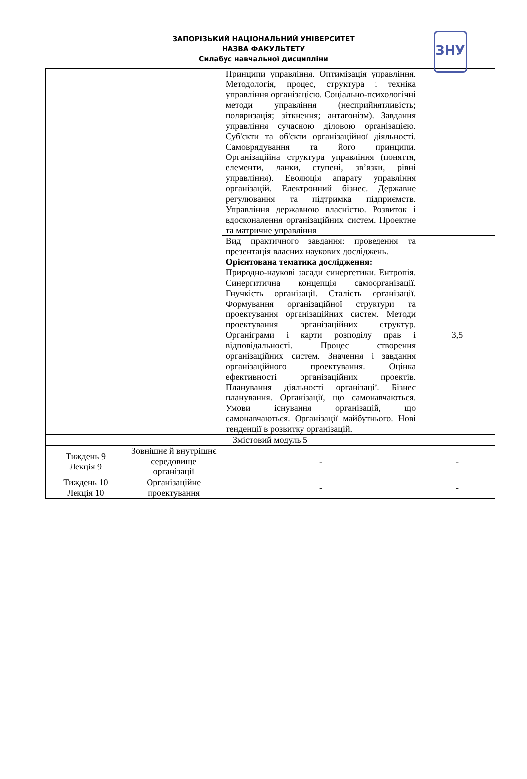ЗАПОРІЗЬКИЙ НАЦІОНАЛЬНИЙ УНІВЕРСИТЕТ
НАЗВА ФАКУЛЬТЕТУ
Силабус навчальної дисципліни
ЗНУ
| | | Принципи управління. Оптимізація управління. Методологія, процес, структура і техніка управління організацією. Соціально-психологічні методи управління (несприйнятливість; поляризація; зіткнення; антагонізм). Завдання управління сучасною діловою організацією. Суб'єкти та об'єкти організаційної діяльності. Самоврядування та його принципи. Організаційна структура управління (поняття, елементи, ланки, ступені, зв’язки, рівні управління). Еволюція апарату управління організацій. Електронний бізнес. Державне регулювання та підтримка підприємств. Управління державною власністю. Розвиток і вдосконалення організаційних систем. Проектне та матричне управління | |
| | | Вид практичного завдання: проведення та презентація власних наукових досліджень. Орієнтована тематика дослідження: Природно-наукові засади синергетики. Ентропія. Синергитична концепція самоорганізації. Гнучкість організації. Сталість організації. Формування організаційної структури та проектування організаційних систем. Методи проектування організаційних структур. Органіграми і карти розподілу прав і відповідальності. Процес створення організаційних систем. Значення і завдання організаційного проектування. Оцінка ефективності організаційних проектів. Планування діяльності організації. Бізнес планування. Організації, що самонавчаються. Умови існування організацій, що самонавчаються. Організації майбутнього. Нові тенденції в розвитку організацій. | 3,5 |
| Змістовий модуль 5 | | | |
| Тиждень 9 Лекція 9 | Зовнішнє й внутрішнє середовище організації | - | - |
| Тиждень 10 Лекція 10 | Організаційне проектування | - | - |